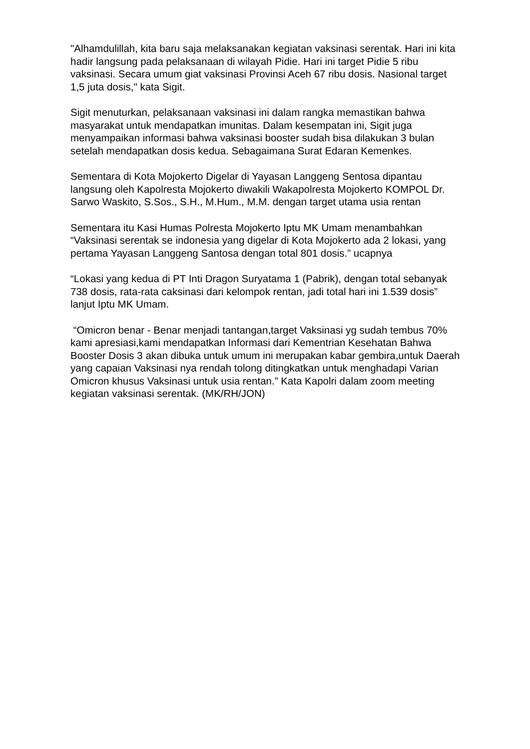"Alhamdulillah, kita baru saja melaksanakan kegiatan vaksinasi serentak. Hari ini kita hadir langsung pada pelaksanaan di wilayah Pidie. Hari ini target Pidie 5 ribu vaksinasi. Secara umum giat vaksinasi Provinsi Aceh 67 ribu dosis. Nasional target 1,5 juta dosis," kata Sigit.
Sigit menuturkan, pelaksanaan vaksinasi ini dalam rangka memastikan bahwa masyarakat untuk mendapatkan imunitas. Dalam kesempatan ini, Sigit juga menyampaikan informasi bahwa vaksinasi booster sudah bisa dilakukan 3 bulan setelah mendapatkan dosis kedua. Sebagaimana Surat Edaran Kemenkes.
Sementara di Kota Mojokerto Digelar di Yayasan Langgeng Sentosa dipantau langsung oleh Kapolresta Mojokerto diwakili Wakapolresta Mojokerto KOMPOL Dr. Sarwo Waskito, S.Sos., S.H., M.Hum., M.M. dengan target utama usia rentan
Sementara itu Kasi Humas Polresta Mojokerto Iptu MK Umam menambahkan “Vaksinasi serentak se indonesia yang digelar di Kota Mojokerto ada 2 lokasi, yang pertama Yayasan Langgeng Santosa dengan total 801 dosis.” ucapnya
“Lokasi yang kedua di PT Inti Dragon Suryatama 1 (Pabrik), dengan total sebanyak 738 dosis, rata-rata caksinasi dari kelompok rentan, jadi total hari ini 1.539 dosis” lanjut Iptu MK Umam.
“Omicron benar - Benar menjadi tantangan,target Vaksinasi yg sudah tembus 70% kami apresiasi,kami mendapatkan Informasi dari Kementrian Kesehatan Bahwa Booster Dosis 3 akan dibuka untuk umum ini merupakan kabar gembira,untuk Daerah yang capaian Vaksinasi nya rendah tolong ditingkatkan untuk menghadapi Varian Omicron khusus Vaksinasi untuk usia rentan.” Kata Kapolri dalam zoom meeting kegiatan vaksinasi serentak. (MK/RH/JON)